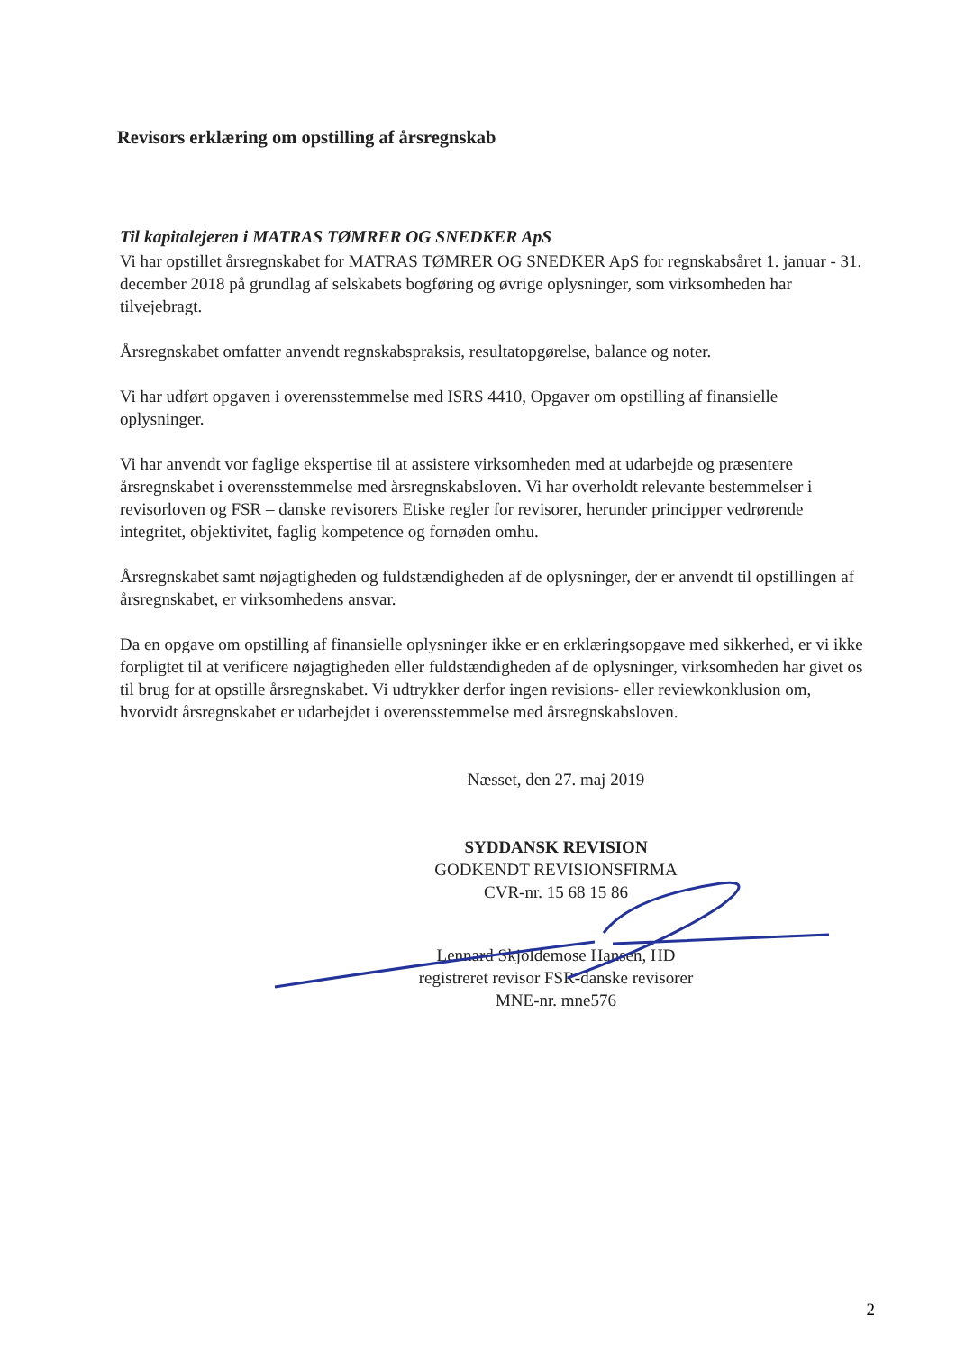Revisors erklæring om opstilling af årsregnskab
Til kapitalejeren i MATRAS TØMRER OG SNEDKER ApS
Vi har opstillet årsregnskabet for MATRAS TØMRER OG SNEDKER ApS for regnskabsåret 1. januar - 31. december 2018 på grundlag af selskabets bogføring og øvrige oplysninger, som virksomheden har tilvejebragt.
Årsregnskabet omfatter anvendt regnskabspraksis, resultatopgørelse, balance og noter.
Vi har udført opgaven i overensstemmelse med ISRS 4410, Opgaver om opstilling af finansielle oplysninger.
Vi har anvendt vor faglige ekspertise til at assistere virksomheden med at udarbejde og præsentere årsregnskabet i overensstemmelse med årsregnskabsloven. Vi har overholdt relevante bestemmelser i revisorloven og FSR – danske revisorers Etiske regler for revisorer, herunder principper vedrørende integritet, objektivitet, faglig kompetence og fornøden omhu.
Årsregnskabet samt nøjagtigheden og fuldstændigheden af de oplysninger, der er anvendt til opstillingen af årsregnskabet, er virksomhedens ansvar.
Da en opgave om opstilling af finansielle oplysninger ikke er en erklæringsopgave med sikkerhed, er vi ikke forpligtet til at verificere nøjagtigheden eller fuldstændigheden af de oplysninger, virksomheden har givet os til brug for at opstille årsregnskabet. Vi udtrykker derfor ingen revisions- eller reviewkonklusion om, hvorvidt årsregnskabet er udarbejdet i overensstemmelse med årsregnskabsloven.
Næsset, den 27. maj 2019
SYDDANSK REVISION
GODKENDT REVISIONSFIRMA
CVR-nr. 15 68 15 86
Lennard Skjoldemose Hansen, HD
registreret revisor FSR-danske revisorer
MNE-nr. mne576
2